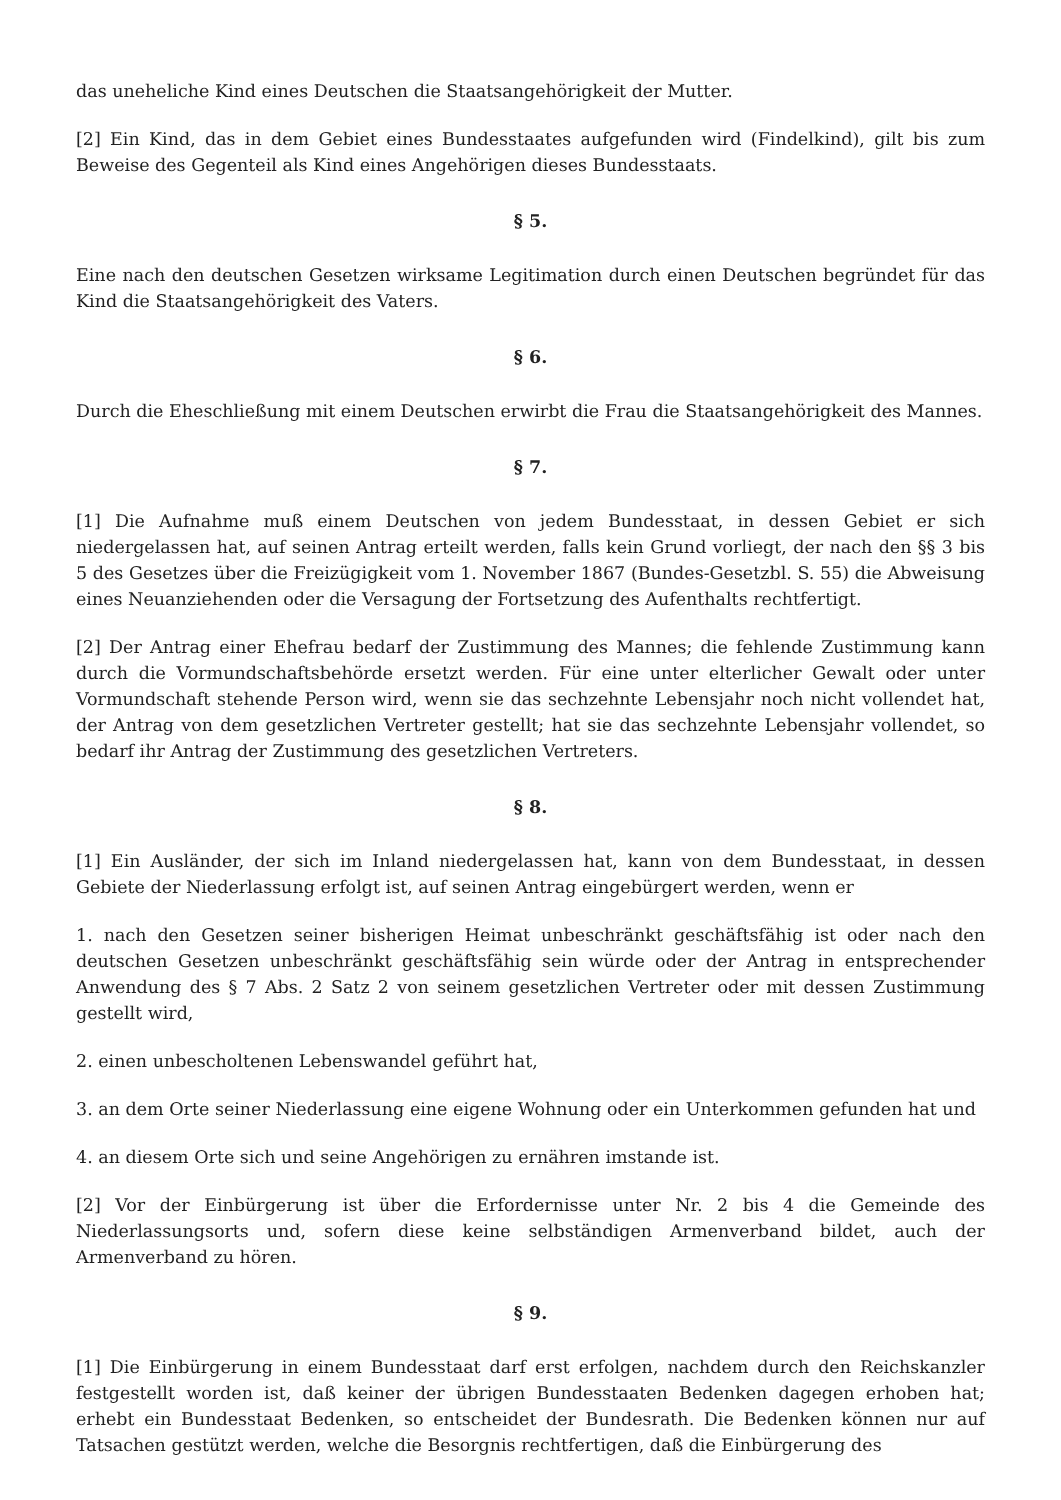das uneheliche Kind eines Deutschen die Staatsangehörigkeit der Mutter.
[2] Ein Kind, das in dem Gebiet eines Bundesstaates aufgefunden wird (Findelkind), gilt bis zum Beweise des Gegenteil als Kind eines Angehörigen dieses Bundesstaats.
§ 5.
Eine nach den deutschen Gesetzen wirksame Legitimation durch einen Deutschen begründet für das Kind die Staatsangehörigkeit des Vaters.
§ 6.
Durch die Eheschließung mit einem Deutschen erwirbt die Frau die Staatsangehörigkeit des Mannes.
§ 7.
[1] Die Aufnahme muß einem Deutschen von jedem Bundesstaat, in dessen Gebiet er sich niedergelassen hat, auf seinen Antrag erteilt werden, falls kein Grund vorliegt, der nach den §§ 3 bis 5 des Gesetzes über die Freizügigkeit vom 1. November 1867 (Bundes-Gesetzbl. S. 55) die Abweisung eines Neuanziehenden oder die Versagung der Fortsetzung des Aufenthalts rechtfertigt.
[2] Der Antrag einer Ehefrau bedarf der Zustimmung des Mannes; die fehlende Zustimmung kann durch die Vormundschaftsbehörde ersetzt werden. Für eine unter elterlicher Gewalt oder unter Vormundschaft stehende Person wird, wenn sie das sechzehnte Lebensjahr noch nicht vollendet hat, der Antrag von dem gesetzlichen Vertreter gestellt; hat sie das sechzehnte Lebensjahr vollendet, so bedarf ihr Antrag der Zustimmung des gesetzlichen Vertreters.
§ 8.
[1] Ein Ausländer, der sich im Inland niedergelassen hat, kann von dem Bundesstaat, in dessen Gebiete der Niederlassung erfolgt ist, auf seinen Antrag eingebürgert werden, wenn er
1. nach den Gesetzen seiner bisherigen Heimat unbeschränkt geschäftsfähig ist oder nach den deutschen Gesetzen unbeschränkt geschäftsfähig sein würde oder der Antrag in entsprechender Anwendung des § 7 Abs. 2 Satz 2 von seinem gesetzlichen Vertreter oder mit dessen Zustimmung gestellt wird,
2. einen unbescholtenen Lebenswandel geführt hat,
3. an dem Orte seiner Niederlassung eine eigene Wohnung oder ein Unterkommen gefunden hat und
4. an diesem Orte sich und seine Angehörigen zu ernähren imstande ist.
[2] Vor der Einbürgerung ist über die Erfordernisse unter Nr. 2 bis 4 die Gemeinde des Niederlassungsorts und, sofern diese keine selbständigen Armenverband bildet, auch der Armenverband zu hören.
§ 9.
[1] Die Einbürgerung in einem Bundesstaat darf erst erfolgen, nachdem durch den Reichskanzler festgestellt worden ist, daß keiner der übrigen Bundesstaaten Bedenken dagegen erhoben hat; erhebt ein Bundesstaat Bedenken, so entscheidet der Bundesrath. Die Bedenken können nur auf Tatsachen gestützt werden, welche die Besorgnis rechtfertigen, daß die Einbürgerung des